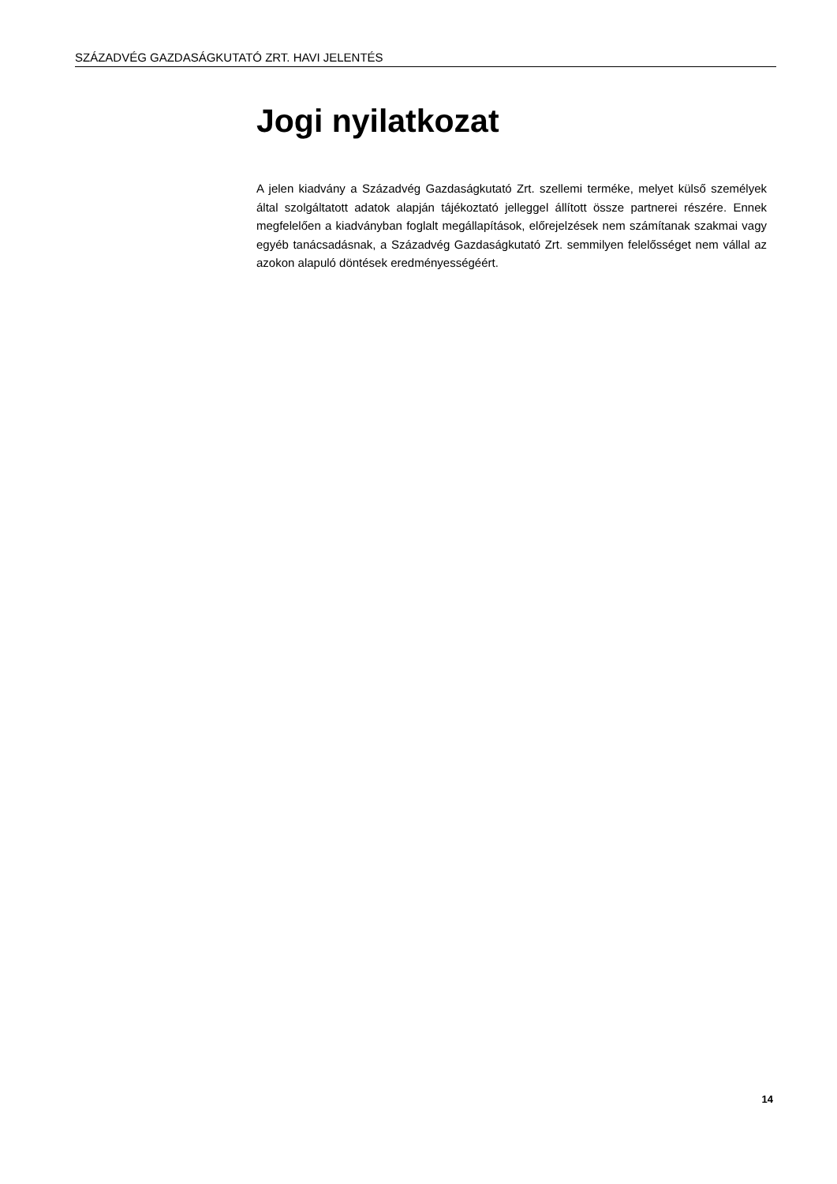SZÁZADVÉG GAZDASÁGKUTATÓ ZRT. HAVI JELENTÉS
Jogi nyilatkozat
A jelen kiadvány a Századvég Gazdaságkutató Zrt. szellemi terméke, melyet külső személyek által szolgáltatott adatok alapján tájékoztató jelleggel állított össze partnerei részére. Ennek megfelelően a kiadványban foglalt megállapítások, előrejelzések nem számítanak szakmai vagy egyéb tanácsadásnak, a Századvég Gazdaságkutató Zrt. semmilyen felelősséget nem vállal az azokon alapuló döntések eredményességéért.
14